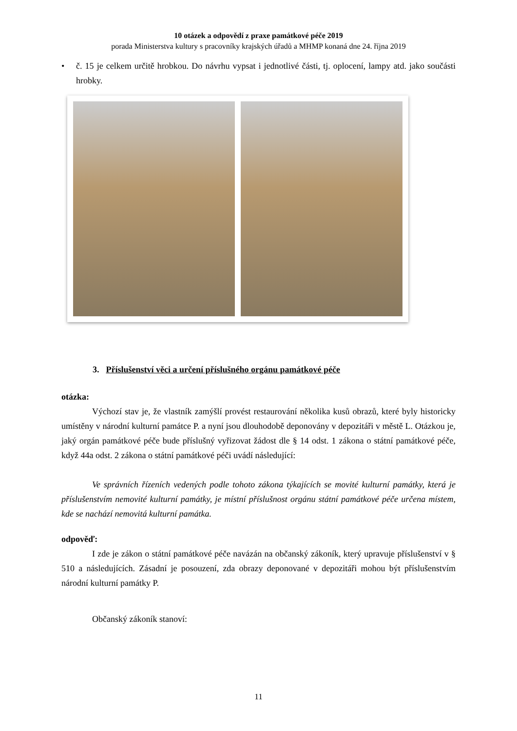10 otázek a odpovědí z praxe památkové péče 2019
porada Ministerstva kultury s pracovníky krajských úřadů a MHMP konaná dne 24. října 2019
• č. 15 je celkem určitě hrobkou. Do návrhu vypsat i jednotlivé části, tj. oplocení, lampy atd. jako součásti hrobky.
3. Příslušenství věci a určení příslušného orgánu památkové péče
otázka:
Výchozí stav je, že vlastník zamýšlí provést restaurování několika kusů obrazů, které byly historicky umístěny v národní kulturní památce P. a nyní jsou dlouhodobě deponovány v depozitáři v městě L. Otázkou je, jaký orgán památkové péče bude příslušný vyřizovat žádost dle § 14 odst. 1 zákona o státní památkové péče, když 44a odst. 2 zákona o státní památkové péči uvádí následující:
Ve správních řízeních vedených podle tohoto zákona týkajících se movité kulturní památky, která je příslušenstvím nemovité kulturní památky, je místní příslušnost orgánu státní památkové péče určena místem, kde se nachází nemovitá kulturní památka.
odpověď:
I zde je zákon o státní památkové péče navázán na občanský zákoník, který upravuje příslušenství v § 510 a následujících. Zásadní je posouzení, zda obrazy deponované v depozitáři mohou být příslušenstvím národní kulturní památky P.
Občanský zákoník stanoví:
11